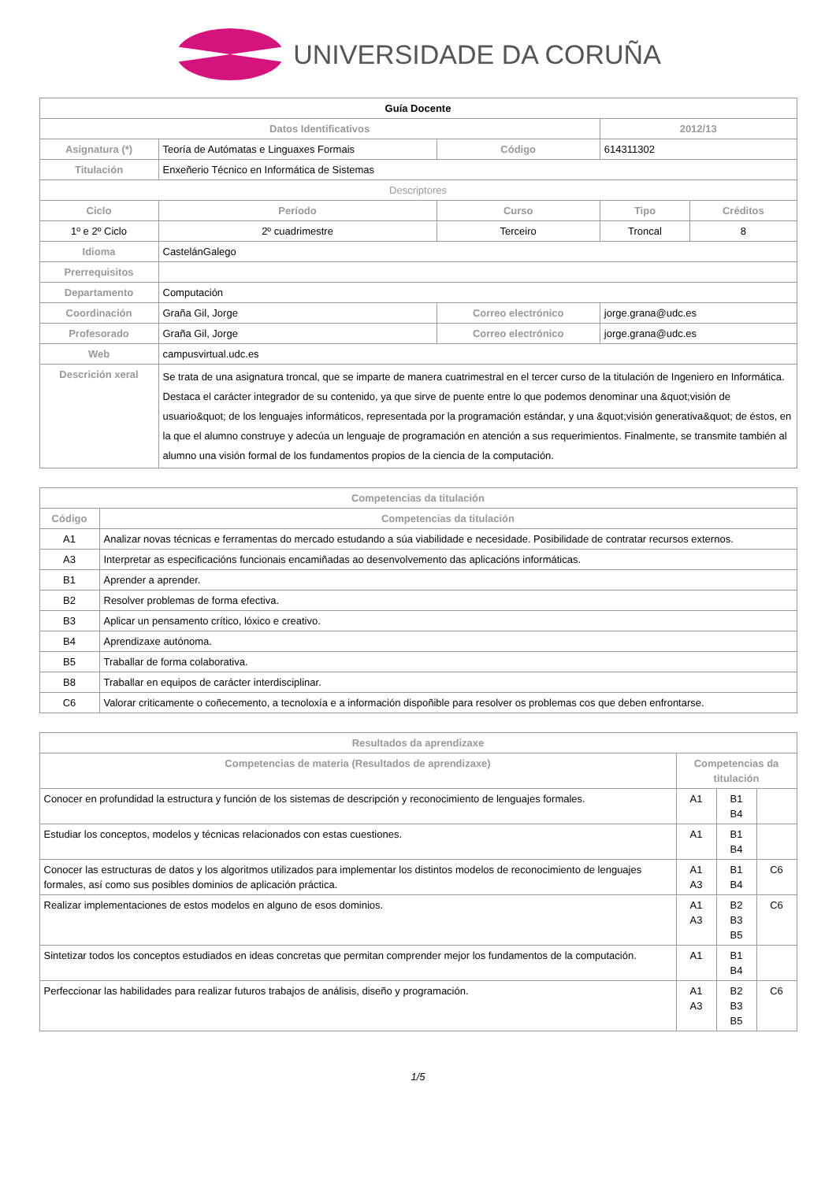UNIVERSIDADE DA CORUÑA
| Guía Docente | | | | | |
| Datos Identificativos | | | | 2012/13 | |
| Asignatura (*) | Teoría de Autómatas e Linguaxes Formais | | Código | 614311302 | |
| Titulación | Enxeñerio Técnico en Informática de Sistemas | | | | |
| Descriptores | | | | | |
| Ciclo | Período | Curso | | Tipo | Créditos |
| 1º e 2º Ciclo | 2º cuadrimestre | Terceiro | | Troncal | 8 |
| Idioma | CastelánGalego | | | | |
| Prerrequisitos | | | | | |
| Departamento | Computación | | | | |
| Coordinación | Graña Gil, Jorge | | Correo electrónico | jorge.grana@udc.es | |
| Profesorado | Graña Gil, Jorge | | Correo electrónico | jorge.grana@udc.es | |
| Web | campusvirtual.udc.es | | | | |
| Descrición xeral | Se trata de una asignatura troncal, que se imparte de manera cuatrimestral en el tercer curso de la titulación de Ingeniero en Informática. Destaca el carácter integrador de su contenido, ya que sirve de puente entre lo que podemos denominar una &quot;visión de usuario&quot; de los lenguajes informáticos, representada por la programación estándar, y una &quot;visión generativa&quot; de éstos, en la que el alumno construye y adecúa un lenguaje de programación en atención a sus requerimientos. Finalmente, se transmite también al alumno una visión formal de los fundamentos propios de la ciencia de la computación. | | | | |
| Competencias da titulación | |
| --- | --- |
| Código | Competencias da titulación |
| A1 | Analizar novas técnicas e ferramentas do mercado estudando a súa viabilidade e necesidade. Posibilidade de contratar recursos externos. |
| A3 | Interpretar as especificacións funcionais encamiñadas ao desenvolvemento das aplicacións informáticas. |
| B1 | Aprender a aprender. |
| B2 | Resolver problemas de forma efectiva. |
| B3 | Aplicar un pensamento crítico, lóxico e creativo. |
| B4 | Aprendizaxe autónoma. |
| B5 | Traballar de forma colaborativa. |
| B8 | Traballar en equipos de carácter interdisciplinar. |
| C6 | Valorar criticamente o coñecemento, a tecnoloxía e a información dispoñible para resolver os problemas cos que deben enfrontarse. |
| Resultados da aprendizaxe | | | |
| --- | --- | --- | --- |
| Competencias de materia (Resultados de aprendizaxe) | Competencias da titulación | | |
| Conocer en profundidad la estructura y función de los sistemas de descripción y reconocimiento de lenguajes formales. | A1 | B1 B4 | |
| Estudiar los conceptos, modelos y técnicas relacionados con estas cuestiones. | A1 | B1 B4 | |
| Conocer las estructuras de datos y los algoritmos utilizados para implementar los distintos modelos de reconocimiento de lenguajes formales, así como sus posibles dominios de aplicación práctica. | A1 A3 | B1 B4 | C6 |
| Realizar implementaciones de estos modelos en alguno de esos dominios. | A1 A3 | B2 B3 B5 | C6 |
| Sintetizar todos los conceptos estudiados en ideas concretas que permitan comprender mejor los fundamentos de la computación. | A1 | B1 B4 | |
| Perfeccionar las habilidades para realizar futuros trabajos de análisis, diseño y programación. | A1 A3 | B2 B3 B5 | C6 |
1/5